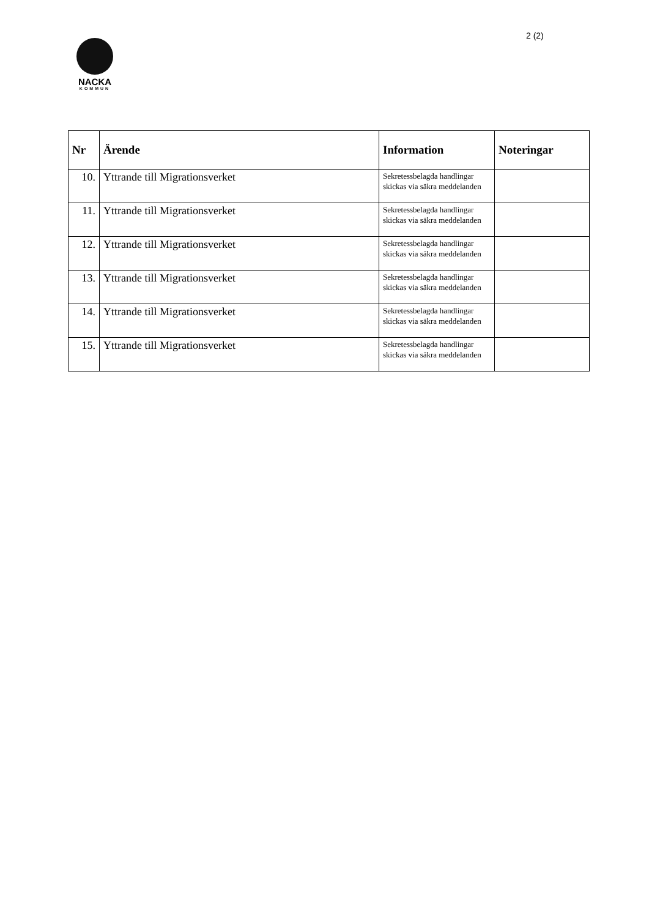2 (2)
NACKA
KOMMUN
| Nr | Ärende | Information | Noteringar |
| --- | --- | --- | --- |
| 10. | Yttrande till Migrationsverket | Sekretessbelagda handlingar skickas via säkra meddelanden | |
| 11. | Yttrande till Migrationsverket | Sekretessbelagda handlingar skickas via säkra meddelanden | |
| 12. | Yttrande till Migrationsverket | Sekretessbelagda handlingar skickas via säkra meddelanden | |
| 13. | Yttrande till Migrationsverket | Sekretessbelagda handlingar skickas via säkra meddelanden | |
| 14. | Yttrande till Migrationsverket | Sekretessbelagda handlingar skickas via säkra meddelanden | |
| 15. | Yttrande till Migrationsverket | Sekretessbelagda handlingar skickas via säkra meddelanden | |